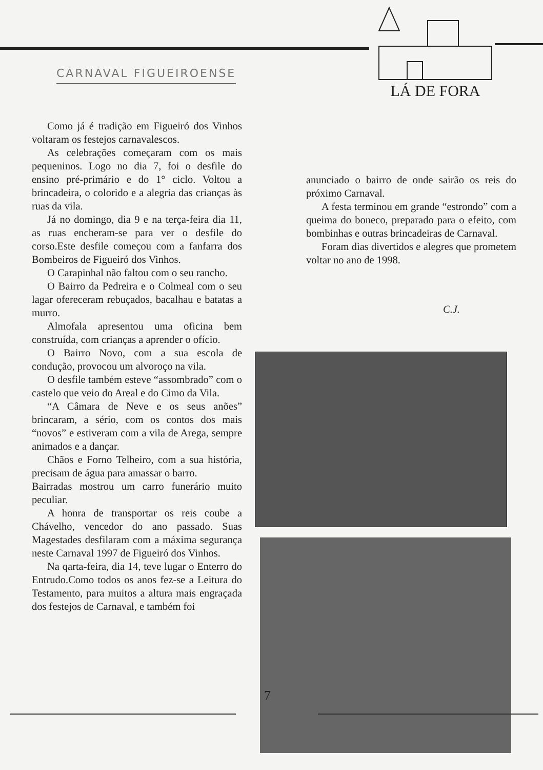CARNAVAL FIGUEIROENSE
LÁ DE FORA
Como já é tradição em Figueiró dos Vinhos voltaram os festejos carnavalescos.
As celebrações começaram com os mais pequeninos. Logo no dia 7, foi o desfile do ensino pré-primário e do 1° ciclo. Voltou a brincadeira, o colorido e a alegria das crianças às ruas da vila.
Já no domingo, dia 9 e na terça-feira dia 11, as ruas encheram-se para ver o desfile do corso.Este desfile começou com a fanfarra dos Bombeiros de Figueiró dos Vinhos.
O Carapinhal não faltou com o seu rancho.
O Bairro da Pedreira e o Colmeal com o seu lagar ofereceram rebuçados, bacalhau e batatas a murro.
Almofala apresentou uma oficina bem construída, com crianças a aprender o ofício.
O Bairro Novo, com a sua escola de condução, provocou um alvoroço na vila.
O desfile também esteve “assombrado” com o castelo que veio do Areal e do Cimo da Vila.
“A Câmara de Neve e os seus anões” brincaram, a sério, com os contos dos mais “novos” e estiveram com a vila de Arega, sempre animados e a dançar.
Chãos e Forno Telheiro, com a sua história, precisam de água para amassar o barro.
Bairradas mostrou um carro funerário muito peculiar.
A honra de transportar os reis coube a Chávelho, vencedor do ano passado. Suas Magestades desfilaram com a máxima segurança neste Carnaval 1997 de Figueiró dos Vinhos.
Na qarta-feira, dia 14, teve lugar o Enterro do Entrudo.Como todos os anos fez-se a Leitura do Testamento, para muitos a altura mais engraçada dos festejos de Carnaval, e também foi
anunciado o bairro de onde sairão os reis do próximo Carnaval.
A festa terminou em grande “estrondo” com a queima do boneco, preparado para o efeito, com bombinhas e outras brincadeiras de Carnaval.
Foram dias divertidos e alegres que prometem voltar no ano de 1998.
C.J.
7